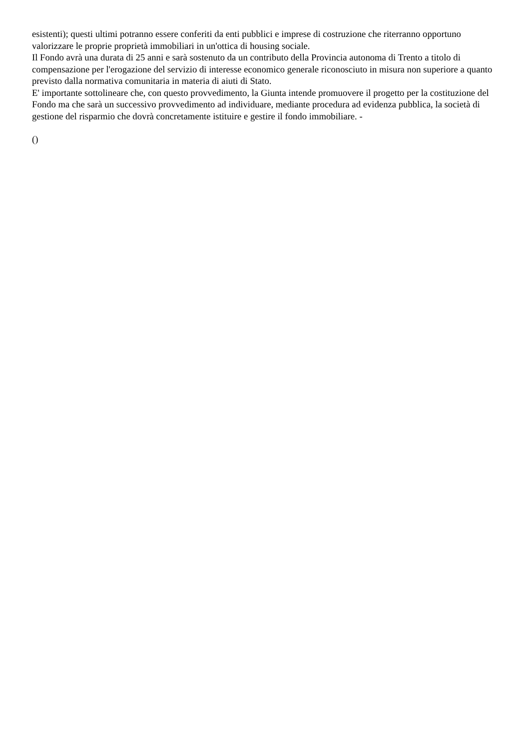esistenti); questi ultimi potranno essere conferiti da enti pubblici e imprese di costruzione che riterranno opportuno valorizzare le proprie proprietà immobiliari in un'ottica di housing sociale.
Il Fondo avrà una durata di 25 anni e sarà sostenuto da un contributo della Provincia autonoma di Trento a titolo di compensazione per l'erogazione del servizio di interesse economico generale riconosciuto in misura non superiore a quanto previsto dalla normativa comunitaria in materia di aiuti di Stato.
E' importante sottolineare che, con questo provvedimento, la Giunta intende promuovere il progetto per la costituzione del Fondo ma che sarà un successivo provvedimento ad individuare, mediante procedura ad evidenza pubblica, la società di gestione del risparmio che dovrà concretamente istituire e gestire il fondo immobiliare. -
()